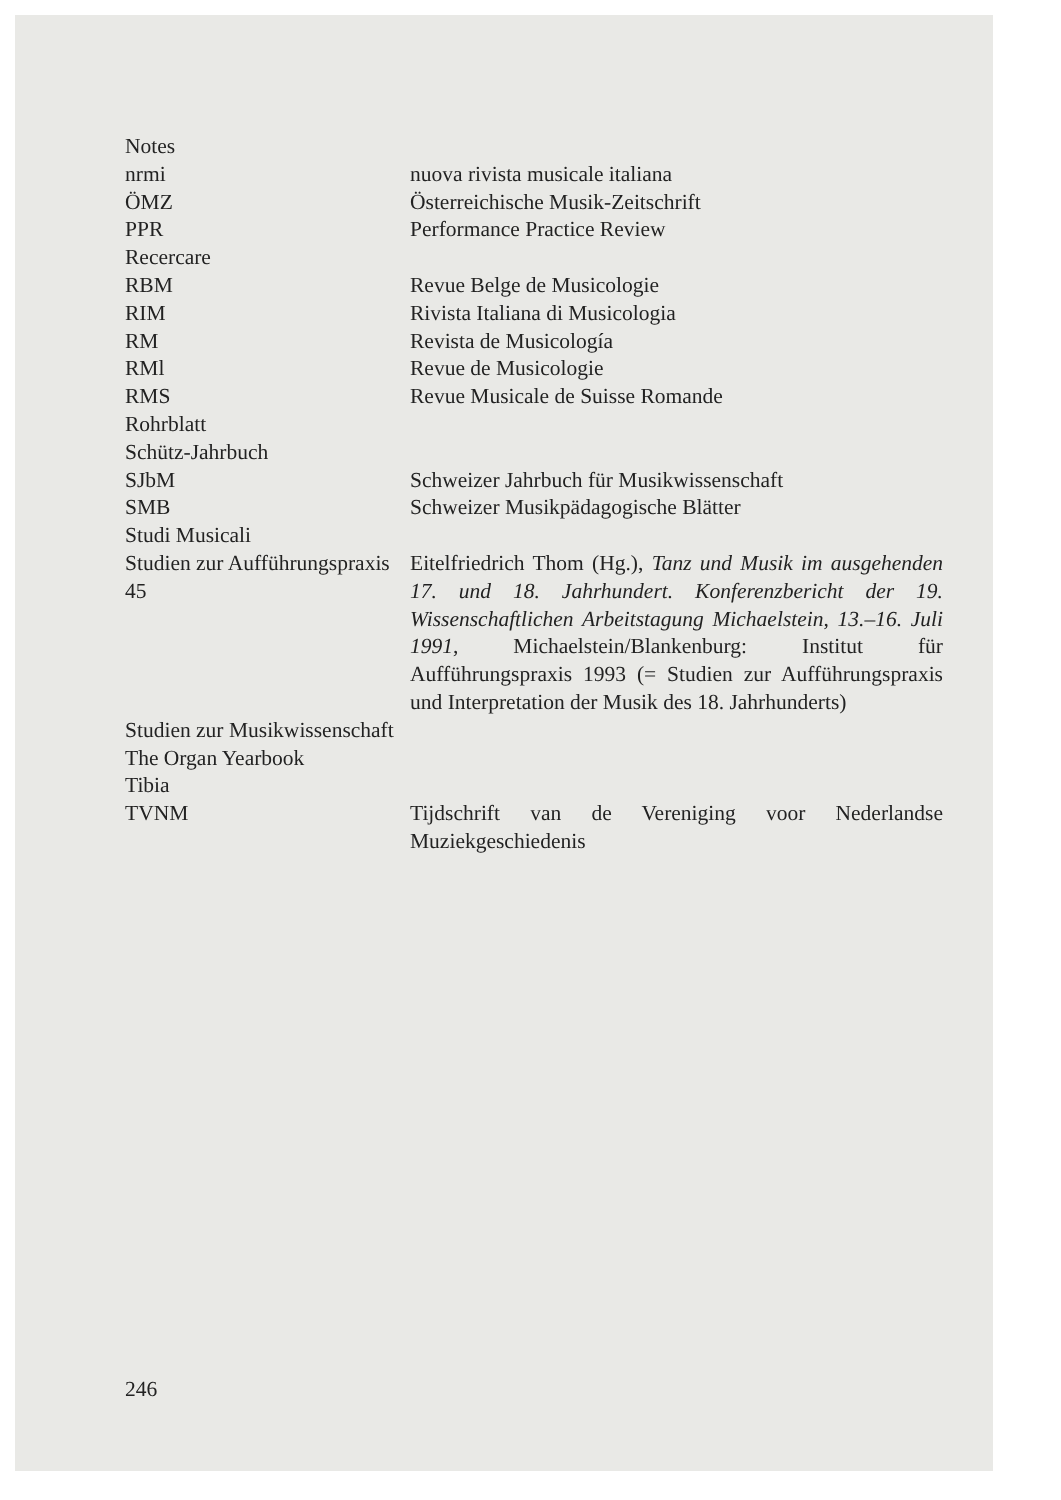| Notes | |
| nrmi | nuova rivista musicale italiana |
| ÖMZ | Österreichische Musik-Zeitschrift |
| PPR | Performance Practice Review |
| Recercare | |
| RBM | Revue Belge de Musicologie |
| RIM | Rivista Italiana di Musicologia |
| RM | Revista de Musicología |
| RMl | Revue de Musicologie |
| RMS | Revue Musicale de Suisse Romande |
| Rohrblatt | |
| Schütz-Jahrbuch | |
| SJbM | Schweizer Jahrbuch für Musikwissenschaft |
| SMB | Schweizer Musikpädagogische Blätter |
| Studi Musicali | |
| Studien zur Aufführungspraxis 45 | Eitelfriedrich Thom (Hg.), Tanz und Musik im ausgehenden 17. und 18. Jahrhundert. Konferenzbericht der 19. Wissenschaftlichen Arbeitstagung Michaelstein, 13.–16. Juli 1991, Michaelstein/Blankenburg: Institut für Aufführungspraxis 1993 (= Studien zur Aufführungspraxis und Interpretation der Musik des 18. Jahrhunderts) |
| Studien zur Musikwissenschaft | |
| The Organ Yearbook | |
| Tibia | |
| TVNM | Tijdschrift van de Vereniging voor Nederlandse Muziekgeschiedenis |
246